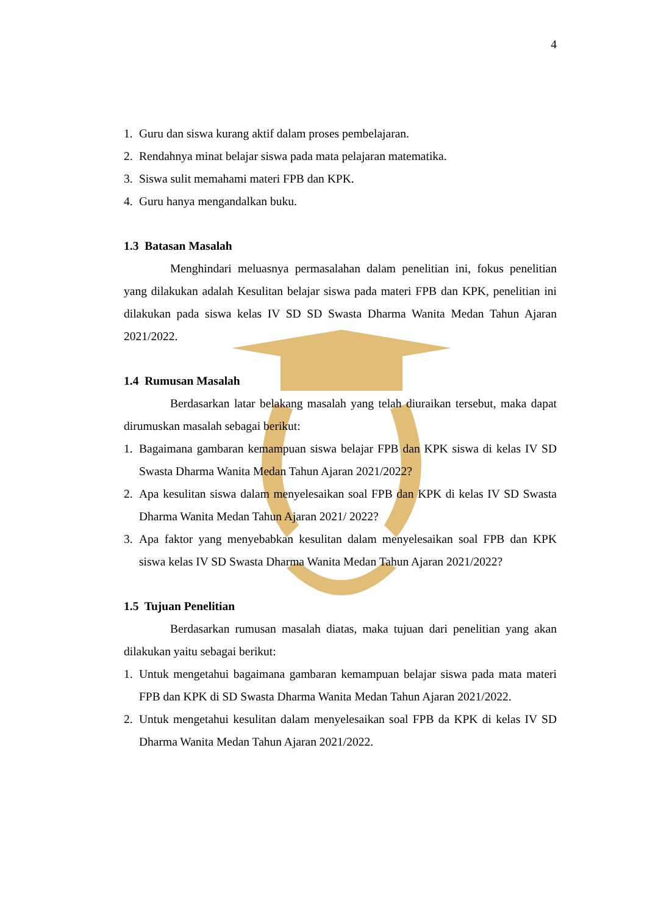4
1. Guru dan siswa kurang aktif dalam proses pembelajaran.
2. Rendahnya minat belajar siswa pada mata pelajaran matematika.
3. Siswa sulit memahami materi FPB dan KPK.
4. Guru hanya mengandalkan buku.
1.3 Batasan Masalah
Menghindari meluasnya permasalahan dalam penelitian ini, fokus penelitian yang dilakukan adalah Kesulitan belajar siswa pada materi FPB dan KPK, penelitian ini dilakukan pada siswa kelas IV SD SD Swasta Dharma Wanita Medan Tahun Ajaran 2021/2022.
1.4 Rumusan Masalah
Berdasarkan latar belakang masalah yang telah diuraikan tersebut, maka dapat dirumuskan masalah sebagai berikut:
1. Bagaimana gambaran kemampuan siswa belajar FPB dan KPK siswa di kelas IV SD Swasta Dharma Wanita Medan Tahun Ajaran 2021/2022?
2. Apa kesulitan siswa dalam menyelesaikan soal FPB dan KPK di kelas IV SD Swasta Dharma Wanita Medan Tahun Ajaran 2021/ 2022?
3. Apa faktor yang menyebabkan kesulitan dalam menyelesaikan soal FPB dan KPK siswa kelas IV SD Swasta Dharma Wanita Medan Tahun Ajaran 2021/2022?
1.5 Tujuan Penelitian
Berdasarkan rumusan masalah diatas, maka tujuan dari penelitian yang akan dilakukan yaitu sebagai berikut:
1. Untuk mengetahui bagaimana gambaran kemampuan belajar siswa pada mata materi FPB dan KPK di SD Swasta Dharma Wanita Medan Tahun Ajaran 2021/2022.
2. Untuk mengetahui kesulitan dalam menyelesaikan soal FPB da KPK di kelas IV SD Dharma Wanita Medan Tahun Ajaran 2021/2022.